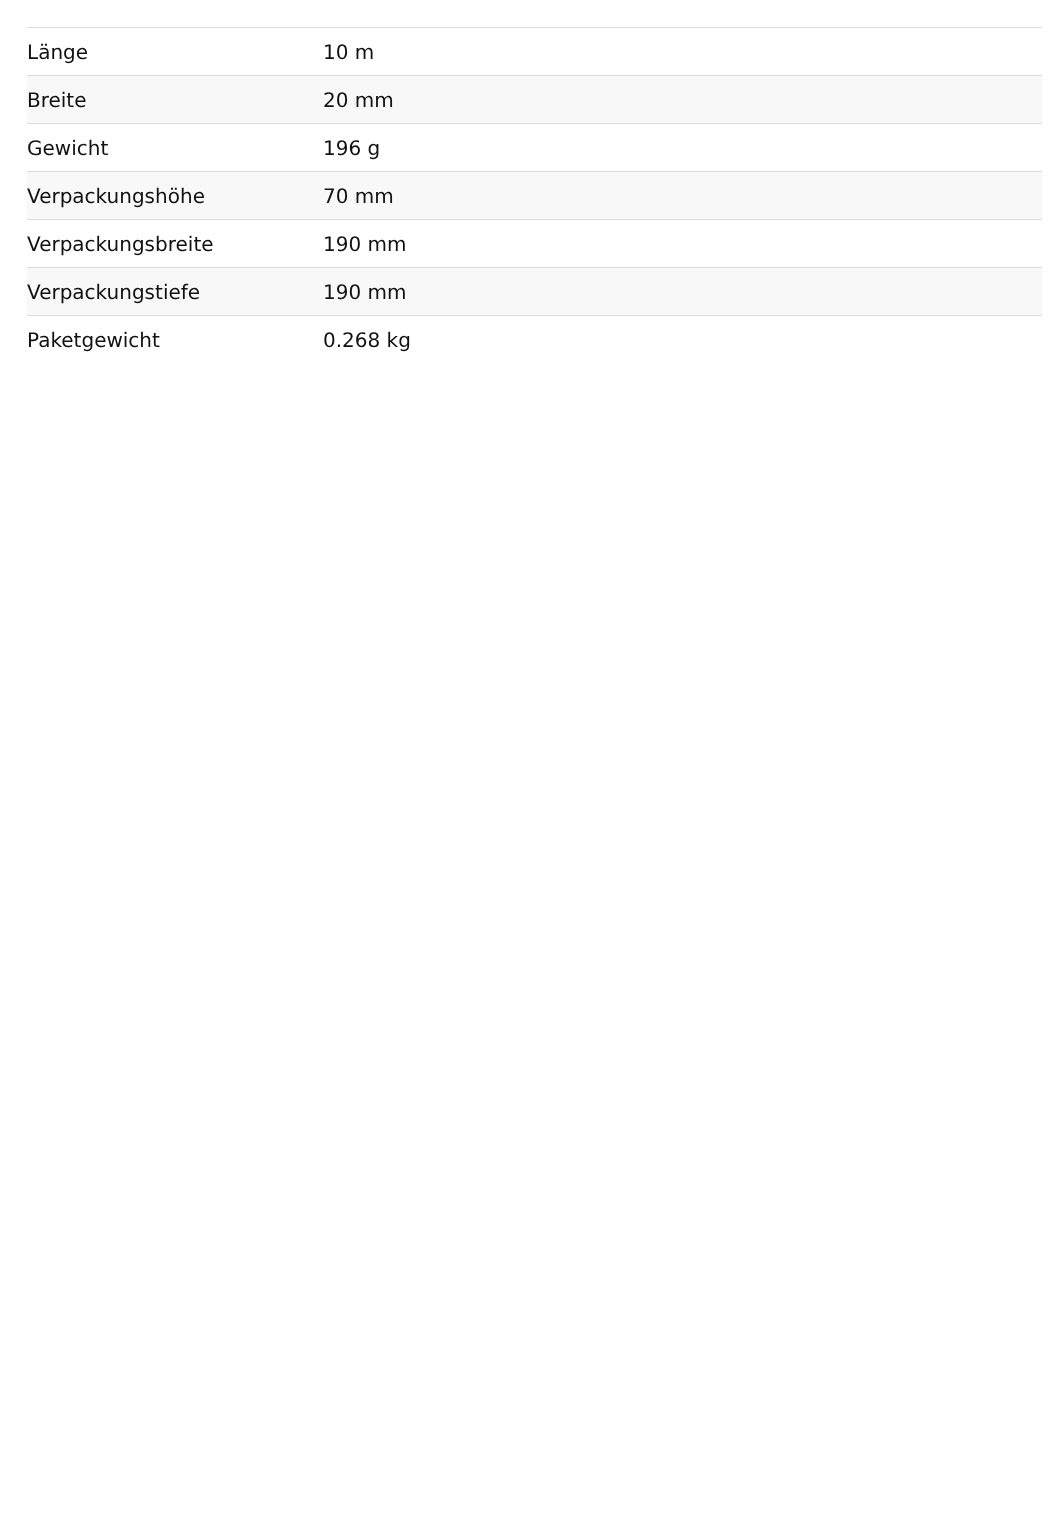| Länge | 10 m |
| Breite | 20 mm |
| Gewicht | 196 g |
| Verpackungshöhe | 70 mm |
| Verpackungsbreite | 190 mm |
| Verpackungstiefe | 190 mm |
| Paketgewicht | 0.268 kg |